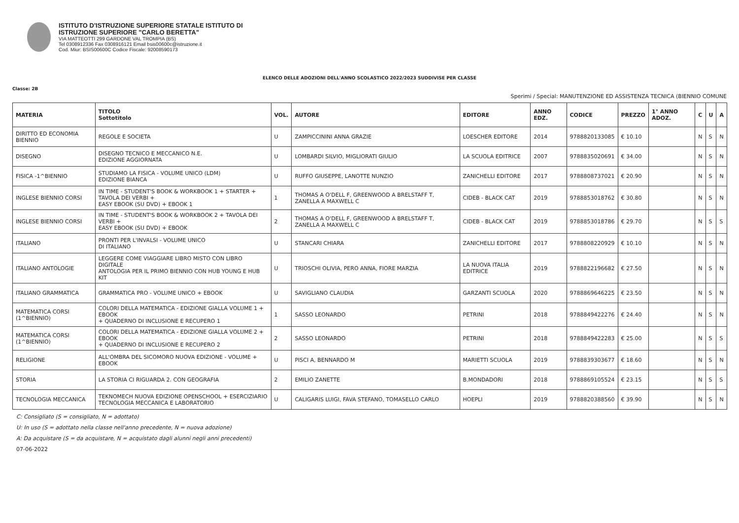ISTITUTO D'ISTRUZIONE SUPERIORE STATALE ISTITUTO DI
ISTRUZIONE SUPERIORE "CARLO BERETTA"
VIA MATTEOTTI 299 GARDONE VAL TROMPIA (BS)
Tel 0308912336 Fax 0308916121 Email bsis00600c@istruzione.it
Cod. Miur: BSIS00600C Codice Fiscale: 92008590173
ELENCO DELLE ADOZIONI DELL'ANNO SCOLASTICO 2022/2023 SUDDIVISE PER CLASSE
Classe: 2B
Sperimi / Special: MANUTENZIONE ED ASSISTENZA TECNICA (BIENNIO COMUNE
| MATERIA | TITOLO Sottotitolo | VOL. | AUTORE | EDITORE | ANNO EDZ. | CODICE | PREZZO | 1° ANNO ADOZ. | C | U | A |
| --- | --- | --- | --- | --- | --- | --- | --- | --- | --- | --- | --- |
| DIRITTO ED ECONOMIA BIENNIO | REGOLE E SOCIETA | U | ZAMPICCININI ANNA GRAZIE | LOESCHER EDITORE | 2014 | 9788820133085 | € 10.10 | | N | S | N |
| DISEGNO | DISEGNO TECNICO E MECCANICO N.E. EDIZIONE AGGIORNATA | U | LOMBARDI SILVIO, MIGLIORATI GIULIO | LA SCUOLA EDITRICE | 2007 | 9788835020691 | € 34.00 | | N | S | N |
| FISICA -1^BIENNIO | STUDIAMO LA FISICA - VOLUME UNICO (LDM) EDIZIONE BIANCA | U | RUFFO GIUSEPPE, LANOTTE NUNZIO | ZANICHELLI EDITORE | 2017 | 9788808737021 | € 20.90 | | N | S | N |
| INGLESE BIENNIO CORSI | IN TIME - STUDENT'S BOOK & WORKBOOK 1 + STARTER + TAVOLA DEI VERBI + EASY EBOOK (SU DVD) + EBOOK 1 | 1 | THOMAS A O'DELL F, GREENWOOD A BRELSTAFF T, ZANELLA A MAXWELL C | CIDEB - BLACK CAT | 2019 | 9788853018762 | € 30.80 | | N | S | N |
| INGLESE BIENNIO CORSI | IN TIME - STUDENT'S BOOK & WORKBOOK 2 + TAVOLA DEI VERBI + EASY EBOOK (SU DVD) + EBOOK | 2 | THOMAS A O'DELL F, GREENWOOD A BRELSTAFF T, ZANELLA A MAXWELL C | CIDEB - BLACK CAT | 2019 | 9788853018786 | € 29.70 | | N | S | S |
| ITALIANO | PRONTI PER L'INVALSI - VOLUME UNICO DI ITALIANO | U | STANCARI CHIARA | ZANICHELLI EDITORE | 2017 | 9788808220929 | € 10.10 | | N | S | N |
| ITALIANO ANTOLOGIE | LEGGERE COME VIAGGIARE LIBRO MISTO CON LIBRO DIGITALE ANTOLOGIA PER IL PRIMO BIENNIO CON HUB YOUNG E HUB KIT | U | TRIOSCHI OLIVIA, PERO ANNA, FIORE MARZIA | LA NUOVA ITALIA EDITRICE | 2019 | 9788822196682 | € 27.50 | | N | S | N |
| ITALIANO GRAMMATICA | GRAMMATICA PRO - VOLUME UNICO + EBOOK | U | SAVIGLIANO CLAUDIA | GARZANTI SCUOLA | 2020 | 9788869646225 | € 23.50 | | N | S | N |
| MATEMATICA CORSI (1^BIENNIO) | COLORI DELLA MATEMATICA - EDIZIONE GIALLA VOLUME 1 + EBOOK + QUADERNO DI INCLUSIONE E RECUPERO 1 | 1 | SASSO LEONARDO | PETRINI | 2018 | 9788849422276 | € 24.40 | | N | S | N |
| MATEMATICA CORSI (1^BIENNIO) | COLORI DELLA MATEMATICA - EDIZIONE GIALLA VOLUME 2 + EBOOK + QUADERNO DI INCLUSIONE E RECUPERO 2 | 2 | SASSO LEONARDO | PETRINI | 2018 | 9788849422283 | € 25.00 | | N | S | S |
| RELIGIONE | ALL'OMBRA DEL SICOMORO NUOVA EDIZIONE - VOLUME + EBOOK | U | PISCI A, BENNARDO M | MARIETTI SCUOLA | 2019 | 9788839303677 | € 18.60 | | N | S | N |
| STORIA | LA STORIA CI RIGUARDA 2. CON GEOGRAFIA | 2 | EMILIO ZANETTE | B.MONDADORI | 2018 | 9788869105524 | € 23.15 | | N | S | S |
| TECNOLOGIA MECCANICA | TEKNOMECH NUOVA EDIZIONE OPENSCHOOL + ESERCIZIARIO TECNOLOGIA MECCANICA E LABORATORIO | U | CALIGARIS LUIGI, FAVA STEFANO, TOMASELLO CARLO | HOEPLI | 2019 | 9788820388560 | € 39.90 | | N | S | N |
C: Consigliato (S = consigliato, N = adottato)
U: In uso (S = adottato nella classe nell'anno precedente, N = nuova adozione)
A: Da acquistare (S = da acquistare, N = acquistato dagli alunni negli anni precedenti)
07-06-2022